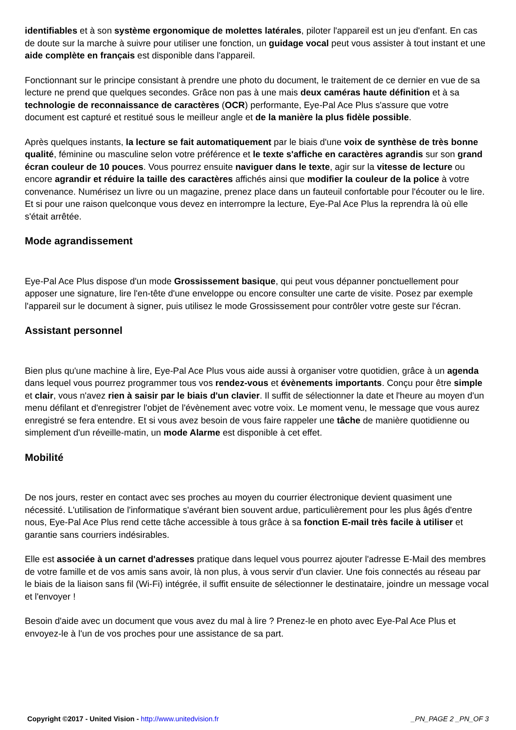identifiables et à son système ergonomique de molettes latérales, piloter l'appareil est un jeu d'enfant. En cas de doute sur la marche à suivre pour utiliser une fonction, un guidage vocal peut vous assister à tout instant et une aide complète en français est disponible dans l'appareil.
Fonctionnant sur le principe consistant à prendre une photo du document, le traitement de ce dernier en vue de sa lecture ne prend que quelques secondes. Grâce non pas à une mais deux caméras haute définition et à sa technologie de reconnaissance de caractères (OCR) performante, Eye-Pal Ace Plus s'assure que votre document est capturé et restitué sous le meilleur angle et de la manière la plus fidèle possible.
Après quelques instants, la lecture se fait automatiquement par le biais d'une voix de synthèse de très bonne qualité, féminine ou masculine selon votre préférence et le texte s'affiche en caractères agrandis sur son grand écran couleur de 10 pouces. Vous pourrez ensuite naviguer dans le texte, agir sur la vitesse de lecture ou encore agrandir et réduire la taille des caractères affichés ainsi que modifier la couleur de la police à votre convenance. Numérisez un livre ou un magazine, prenez place dans un fauteuil confortable pour l'écouter ou le lire. Et si pour une raison quelconque vous devez en interrompre la lecture, Eye-Pal Ace Plus la reprendra là où elle s'était arrêtée.
Mode agrandissement
Eye-Pal Ace Plus dispose d'un mode Grossissement basique, qui peut vous dépanner ponctuellement pour apposer une signature, lire l'en-tête d'une enveloppe ou encore consulter une carte de visite. Posez par exemple l'appareil sur le document à signer, puis utilisez le mode Grossissement pour contrôler votre geste sur l'écran.
Assistant personnel
Bien plus qu'une machine à lire, Eye-Pal Ace Plus vous aide aussi à organiser votre quotidien, grâce à un agenda dans lequel vous pourrez programmer tous vos rendez-vous et évènements importants. Conçu pour être simple et clair, vous n'avez rien à saisir par le biais d'un clavier. Il suffit de sélectionner la date et l'heure au moyen d'un menu défilant et d'enregistrer l'objet de l'évènement avec votre voix. Le moment venu, le message que vous aurez enregistré se fera entendre. Et si vous avez besoin de vous faire rappeler une tâche de manière quotidienne ou simplement d'un réveille-matin, un mode Alarme est disponible à cet effet.
Mobilité
De nos jours, rester en contact avec ses proches au moyen du courrier électronique devient quasiment une nécessité. L'utilisation de l'informatique s'avérant bien souvent ardue, particulièrement pour les plus âgés d'entre nous, Eye-Pal Ace Plus rend cette tâche accessible à tous grâce à sa fonction E-mail très facile à utiliser et garantie sans courriers indésirables.
Elle est associée à un carnet d'adresses pratique dans lequel vous pourrez ajouter l'adresse E-Mail des membres de votre famille et de vos amis sans avoir, là non plus, à vous servir d'un clavier. Une fois connectés au réseau par le biais de la liaison sans fil (Wi-Fi) intégrée, il suffit ensuite de sélectionner le destinataire, joindre un message vocal et l'envoyer !
Besoin d'aide avec un document que vous avez du mal à lire ? Prenez-le en photo avec Eye-Pal Ace Plus et envoyez-le à l'un de vos proches pour une assistance de sa part.
Copyright ©2017 - United Vision - http://www.unitedvision.fr _PN_PAGE 2 _PN_OF 3